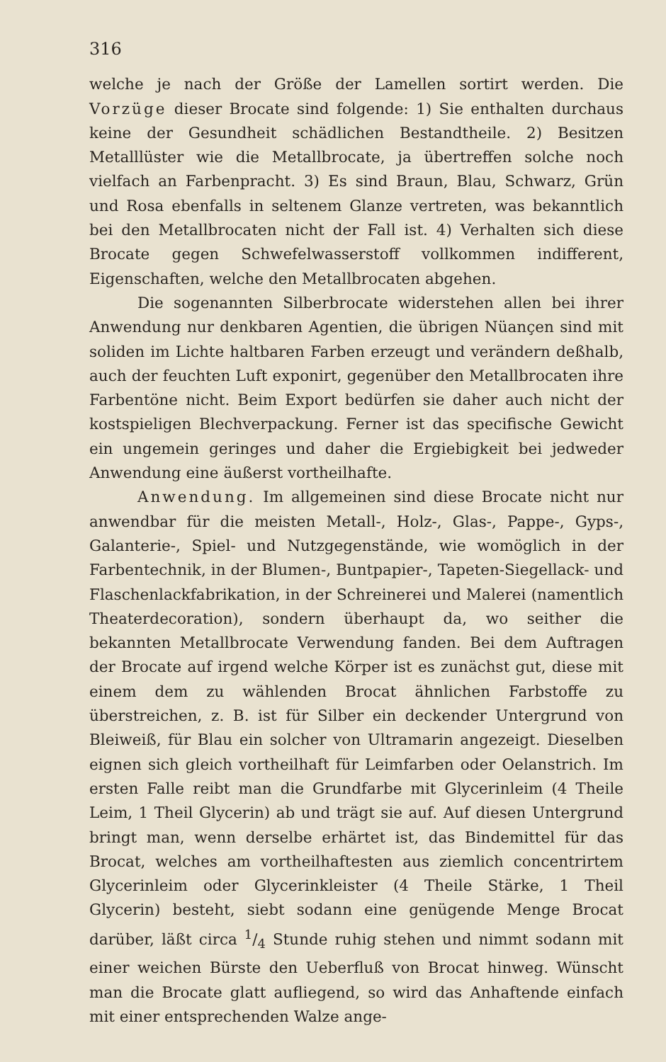316
welche je nach der Größe der Lamellen sortirt werden. Die Vorzüge dieser Brocate sind folgende: 1) Sie enthalten durchaus keine der Gesundheit schädlichen Bestandtheile. 2) Besitzen Metalllüster wie die Metallbrocate, ja übertreffen solche noch vielfach an Farbenpracht. 3) Es sind Braun, Blau, Schwarz, Grün und Rosa ebenfalls in seltenem Glanze vertreten, was bekanntlich bei den Metallbrocaten nicht der Fall ist. 4) Verhalten sich diese Brocate gegen Schwefelwasserstoff vollkommen indifferent, Eigenschaften, welche den Metallbrocaten abgehen.
Die sogenannten Silberbrocate widerstehen allen bei ihrer Anwendung nur denkbaren Agentien, die übrigen Nüançen sind mit soliden im Lichte haltbaren Farben erzeugt und verändern deßhalb, auch der feuchten Luft exponirt, gegenüber den Metallbrocaten ihre Farbentöne nicht. Beim Export bedürfen sie daher auch nicht der kostspieligen Blechverpackung. Ferner ist das specifische Gewicht ein ungemein geringes und daher die Ergiebigkeit bei jedweder Anwendung eine äußerst vortheilhafte.
Anwendung. Im allgemeinen sind diese Brocate nicht nur anwendbar für die meisten Metall-, Holz-, Glas-, Pappe-, Gyps-, Galanterie-, Spiel- und Nutzgegenstände, wie womöglich in der Farbentechnik, in der Blumen-, Buntpapier-, Tapeten-Siegellack- und Flaschenlackfabrikation, in der Schreinerei und Malerei (namentlich Theaterdecoration), sondern überhaupt da, wo seither die bekannten Metallbrocate Verwendung fanden. Bei dem Auftragen der Brocate auf irgend welche Körper ist es zunächst gut, diese mit einem dem zu wählenden Brocat ähnlichen Farbstoffe zu überstreichen, z. B. ist für Silber ein deckender Untergrund von Bleiweiß, für Blau ein solcher von Ultramarin angezeigt. Dieselben eignen sich gleich vortheilhaft für Leimfarben oder Oelanstrich. Im ersten Falle reibt man die Grundfarbe mit Glycerinleim (4 Theile Leim, 1 Theil Glycerin) ab und trägt sie auf. Auf diesen Untergrund bringt man, wenn derselbe erhärtet ist, das Bindemittel für das Brocat, welches am vortheilhaftesten aus ziemlich concentrirtem Glycerinleim oder Glycerinkleister (4 Theile Stärke, 1 Theil Glycerin) besteht, siebt sodann eine genügende Menge Brocat darüber, läßt circa 1/4 Stunde ruhig stehen und nimmt sodann mit einer weichen Bürste den Ueberfluß von Brocat hinweg. Wünscht man die Brocate glatt aufliegend, so wird das Anhaftende einfach mit einer entsprechenden Walze ange-